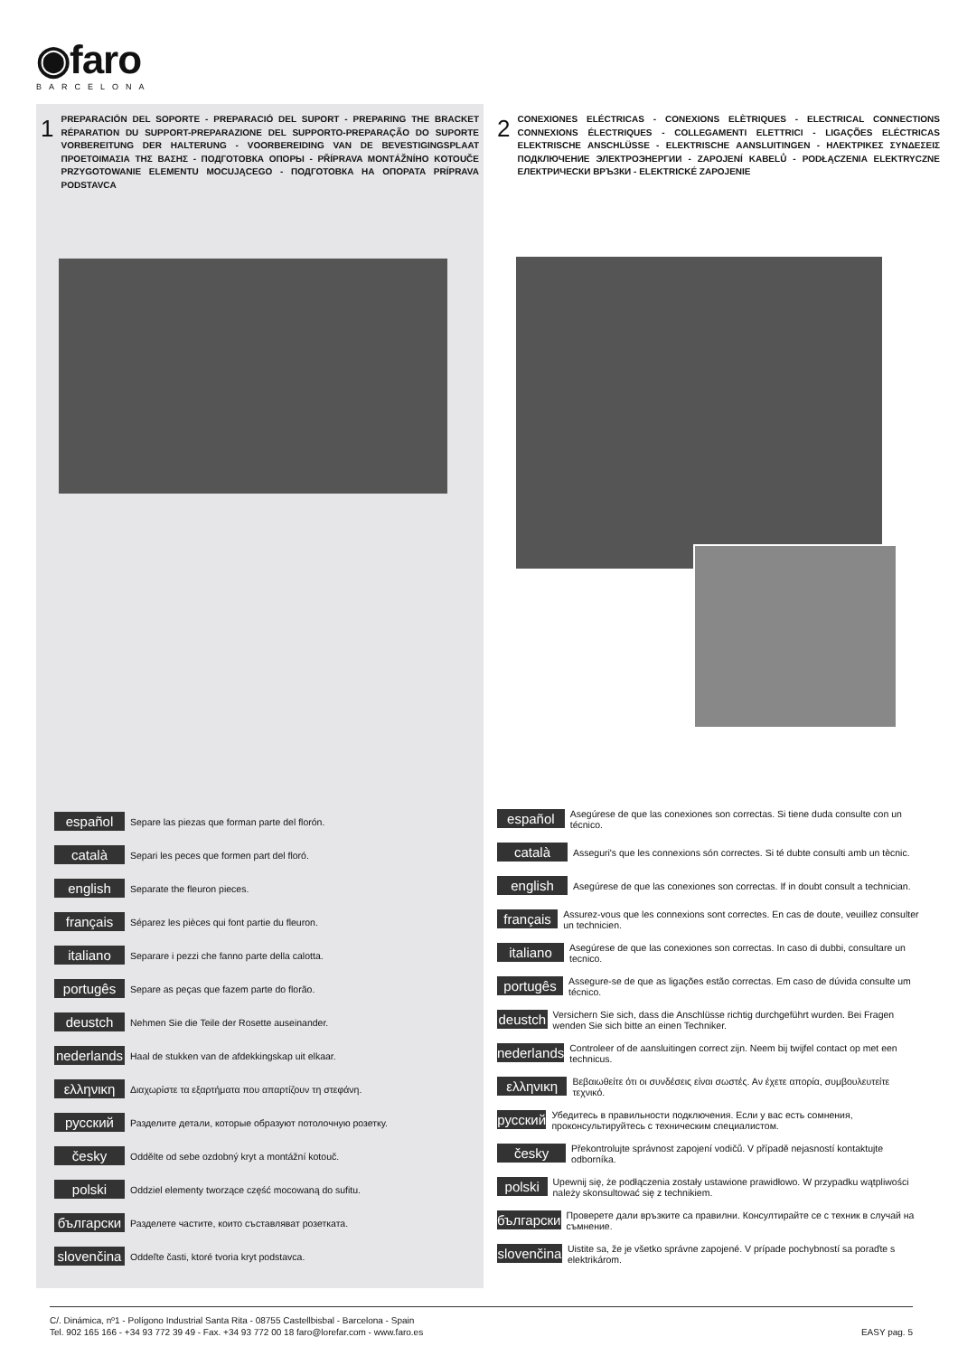◉faro
BARCELONA
1 PREPARACIÓN DEL SOPORTE - PREPARACIÓ DEL SUPORT - PREPARING THE BRACKET RÉPARATION DU SUPPORT-PREPARAZIONE DEL SUPPORTO-PREPARAÇÃO DO SUPORTE VORBEREITUNG DER HALTERUNG - VOORBEREIDING VAN DE BEVESTIGINGSPLAAT ΠΡΟΕΤΟΙΜΑΣΙΑ ΤΗΣ ΒΑΣΗΣ - ПОДГОТОВКА ОПОРЫ - PŘÍPRAVA MONTÁŽNÍHO KOTOUČE PRZYGOTOWANIE ELEMENTU MOCUJĄCEGO - ПОДГОТОВКА НА ОПОРАТА PRÍPRAVA PODSTAVCA
2 CONEXIONES ELÉCTRICAS - CONEXIONS ELÈTRIQUES - ELECTRICAL CONNECTIONS CONNEXIONS ÉLECTRIQUES - COLLEGAMENTI ELETTRICI - LIGAÇÕES ELÉCTRICAS ELEKTRISCHE ANSCHLÜSSE - ELEKTRISCHE AANSLUITINGEN - ΗΛΕΚΤΡΙΚΕΣ ΣΥΝΔΕΣΕΙΣ ПОДКЛЮЧЕНИЕ ЭЛЕКТРОЭНЕРГИИ - ZAPOJENÍ KABELŮ - PODŁĄCZENIA ELEKTRYCZNE ЕЛЕКТРИЧЕСКИ ВРЪЗКИ - ELEKTRICKÉ ZAPOJENIE
español Separe las piezas que forman parte del florón.
català Separi les peces que formen part del floró.
english Separate the fleuron pieces.
français Séparez les pièces qui font partie du fleuron.
italiano Separare i pezzi che fanno parte della calotta.
portugês Separe as peças que fazem parte do florão.
deustch Nehmen Sie die Teile der Rosette auseinander.
nederlands Haal de stukken van de afdekkingskap uit elkaar.
ελληνικη Διαχωρίστε τα εξαρτήματα που απαρτίζουν τη στεφάνη.
русский Разделите детали, которые образуют потолочную розетку.
česky Oddělte od sebe ozdobný kryt a montážní kotouč.
polski Oddziel elementy tworzące część mocowaną do sufitu.
български Разделете частите, които съставляват розетката.
slovenčina Oddeľte časti, ktoré tvoria kryt podstavca.
español Asegúrese de que las conexiones son correctas. Si tiene duda consulte con un técnico.
català Asseguri's que les connexions són correctes. Si té dubte consulti amb un tècnic.
english Asegúrese de que las conexiones son correctas. If in doubt consult a technician.
français Assurez-vous que les connexions sont correctes. En cas de doute, veuillez consulter un technicien.
italiano Asegúrese de que las conexiones son correctas. In caso di dubbi, consultare un tecnico.
portugês Assegure-se de que as ligações estão correctas. Em caso de dúvida consulte um técnico.
deustch Versichern Sie sich, dass die Anschlüsse richtig durchgeführt wurden. Bei Fragen wenden Sie sich bitte an einen Techniker.
nederlands Controleer of de aansluitingen correct zijn. Neem bij twijfel contact op met een technicus.
ελληνικη Βεβαιωθείτε ότι οι συνδέσεις είναι σωστές. Αν έχετε απορία, συμβουλευτείτε τεχνικό.
русский Убедитесь в правильности подключения. Если у вас есть сомнения, проконсультируйтесь с техническим специалистом.
česky Překontrolujte správnost zapojení vodičů. V případě nejasností kontaktujte odborníka.
polski Upewnij się, że podłączenia zostały ustawione prawidłowo. W przypadku wątpliwości należy skonsultować się z technikiem.
български Проверете дали връзките са правилни. Консултирайте се с техник в случай на съмнение.
slovenčina Uistite sa, že je všetko správne zapojené. V prípade pochybností sa poraďte s elektrikárom.
C/. Dinámica, nº1 - Polígono Industrial Santa Rita - 08755 Castellbisbal - Barcelona - Spain
Tel. 902 165 166 - +34 93 772 39 49 - Fax. +34 93 772 00 18 faro@lorefar.com - www.faro.es EASY pag. 5